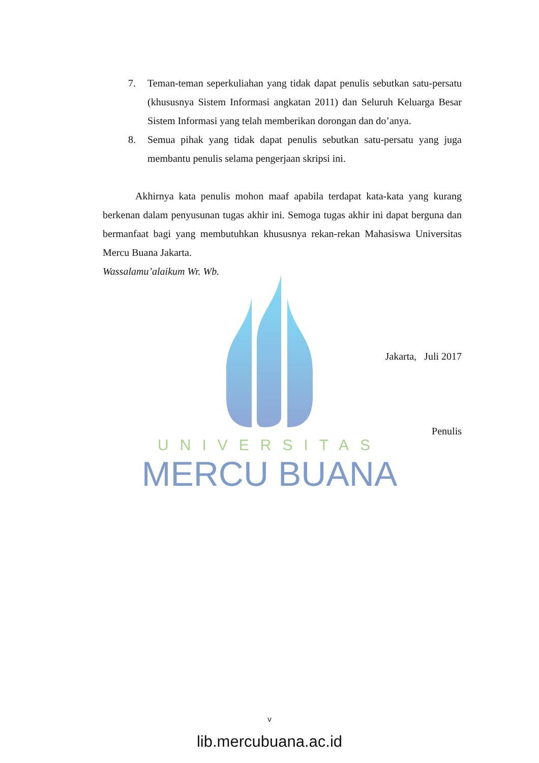UNIVERSITAS
MERCU BUANA
7. Teman-teman seperkuliahan yang tidak dapat penulis sebutkan satu-persatu (khususnya Sistem Informasi angkatan 2011) dan Seluruh Keluarga Besar Sistem Informasi yang telah memberikan dorongan dan do’anya.
8. Semua pihak yang tidak dapat penulis sebutkan satu-persatu yang juga membantu penulis selama pengerjaan skripsi ini.
Akhirnya kata penulis mohon maaf apabila terdapat kata-kata yang kurang berkenan dalam penyusunan tugas akhir ini. Semoga tugas akhir ini dapat berguna dan bermanfaat bagi yang membutuhkan khususnya rekan-rekan Mahasiswa Universitas Mercu Buana Jakarta.
Wassalamu’alaikum Wr. Wb.
Jakarta, Juli 2017
Penulis
v
lib.mercubuana.ac.id